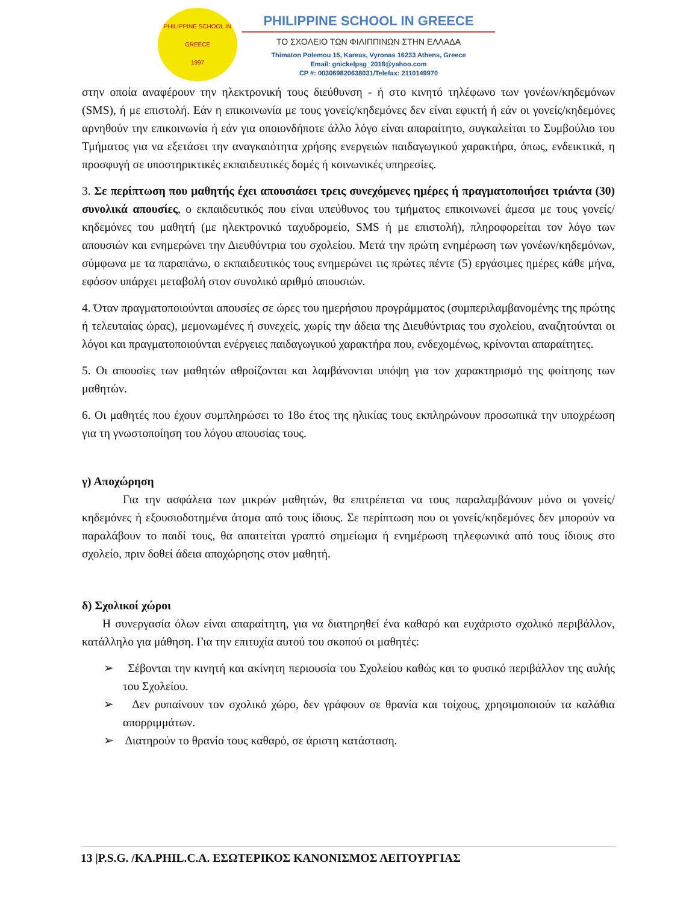PHILIPPINE SCHOOL IN GREECE
1997
PHILIPPINE SCHOOL IN GREECE
ΤΟ ΣΧΟΛΕΙΟ ΤΩΝ ΦΙΛΙΠΠΙΝΩΝ ΣΤΗΝ ΕΛΛΑΔΑ
Thimaton Polemou 15, Kareas, Vyronas 16233 Athens, Greece
Email: gnickelpsg_2018@yahoo.com
CP #: 003069820638031/Telefax: 2110149970
στην οποία αναφέρουν την ηλεκτρονική τους διεύθυνση - ή στο κινητό τηλέφωνο των γονέων/κηδεμόνων (SMS), ή με επιστολή. Εάν η επικοινωνία με τους γονείς/κηδεμόνες δεν είναι εφικτή ή εάν οι γονείς/κηδεμόνες αρνηθούν την επικοινωνία ή εάν για οποιονδήποτε άλλο λόγο είναι απαραίτητο, συγκαλείται το Συμβούλιο του Τμήματος για να εξετάσει την αναγκαιότητα χρήσης ενεργειών παιδαγωγικού χαρακτήρα, όπως, ενδεικτικά, η προσφυγή σε υποστηρικτικές εκπαιδευτικές δομές ή κοινωνικές υπηρεσίες.
3. Σε περίπτωση που μαθητής έχει απουσιάσει τρεις συνεχόμενες ημέρες ή πραγματοποιήσει τριάντα (30) συνολικά απουσίες, ο εκπαιδευτικός που είναι υπεύθυνος του τμήματος επικοινωνεί άμεσα με τους γονείς/κηδεμόνες του μαθητή (με ηλεκτρονικό ταχυδρομείο, SMS ή με επιστολή), πληροφορείται τον λόγο των απουσιών και ενημερώνει την Διευθύντρια του σχολείου. Μετά την πρώτη ενημέρωση των γονέων/κηδεμόνων, σύμφωνα με τα παραπάνω, ο εκπαιδευτικός τους ενημερώνει τις πρώτες πέντε (5) εργάσιμες ημέρες κάθε μήνα, εφόσον υπάρχει μεταβολή στον συνολικό αριθμό απουσιών.
4. Όταν πραγματοποιούνται απουσίες σε ώρες του ημερήσιου προγράμματος (συμπεριλαμβανομένης της πρώτης ή τελευταίας ώρας), μεμονωμένες ή συνεχείς, χωρίς την άδεια της Διευθύντριας του σχολείου, αναζητούνται οι λόγοι και πραγματοποιούνται ενέργειες παιδαγωγικού χαρακτήρα που, ενδεχομένως, κρίνονται απαραίτητες.
5. Οι απουσίες των μαθητών αθροίζονται και λαμβάνονται υπόψη για τον χαρακτηρισμό της φοίτησης των μαθητών.
6. Οι μαθητές που έχουν συμπληρώσει το 18ο έτος της ηλικίας τους εκπληρώνουν προσωπικά την υποχρέωση για τη γνωστοποίηση του λόγου απουσίας τους.
γ) Αποχώρηση
Για την ασφάλεια των μικρών μαθητών, θα επιτρέπεται να τους παραλαμβάνουν μόνο οι γονείς/κηδεμόνες ή εξουσιοδοτημένα άτομα από τους ίδιους. Σε περίπτωση που οι γονείς/κηδεμόνες δεν μπορούν να παραλάβουν το παιδί τους, θα απαιτείται γραπτό σημείωμα ή ενημέρωση τηλεφωνικά από τους ίδιους στο σχολείο, πριν δοθεί άδεια αποχώρησης στον μαθητή.
δ) Σχολικοί χώροι
Η συνεργασία όλων είναι απαραίτητη, για να διατηρηθεί ένα καθαρό και ευχάριστο σχολικό περιβάλλον, κατάλληλο για μάθηση. Για την επιτυχία αυτού του σκοπού οι μαθητές:
➢ Σέβονται την κινητή και ακίνητη περιουσία του Σχολείου καθώς και το φυσικό περιβάλλον της αυλής του Σχολείου.
➢ Δεν ρυπαίνουν τον σχολικό χώρο, δεν γράφουν σε θρανία και τοίχους, χρησιμοποιούν τα καλάθια απορριμμάτων.
➢ Διατηρούν το θρανίο τους καθαρό, σε άριστη κατάσταση.
13 |P.S.G. /KA.PHIL.C.A. ΕΣΩΤΕΡΙΚΟΣ ΚΑΝΟΝΙΣΜΟΣ ΛΕΙΤΟΥΡΓΙΑΣ